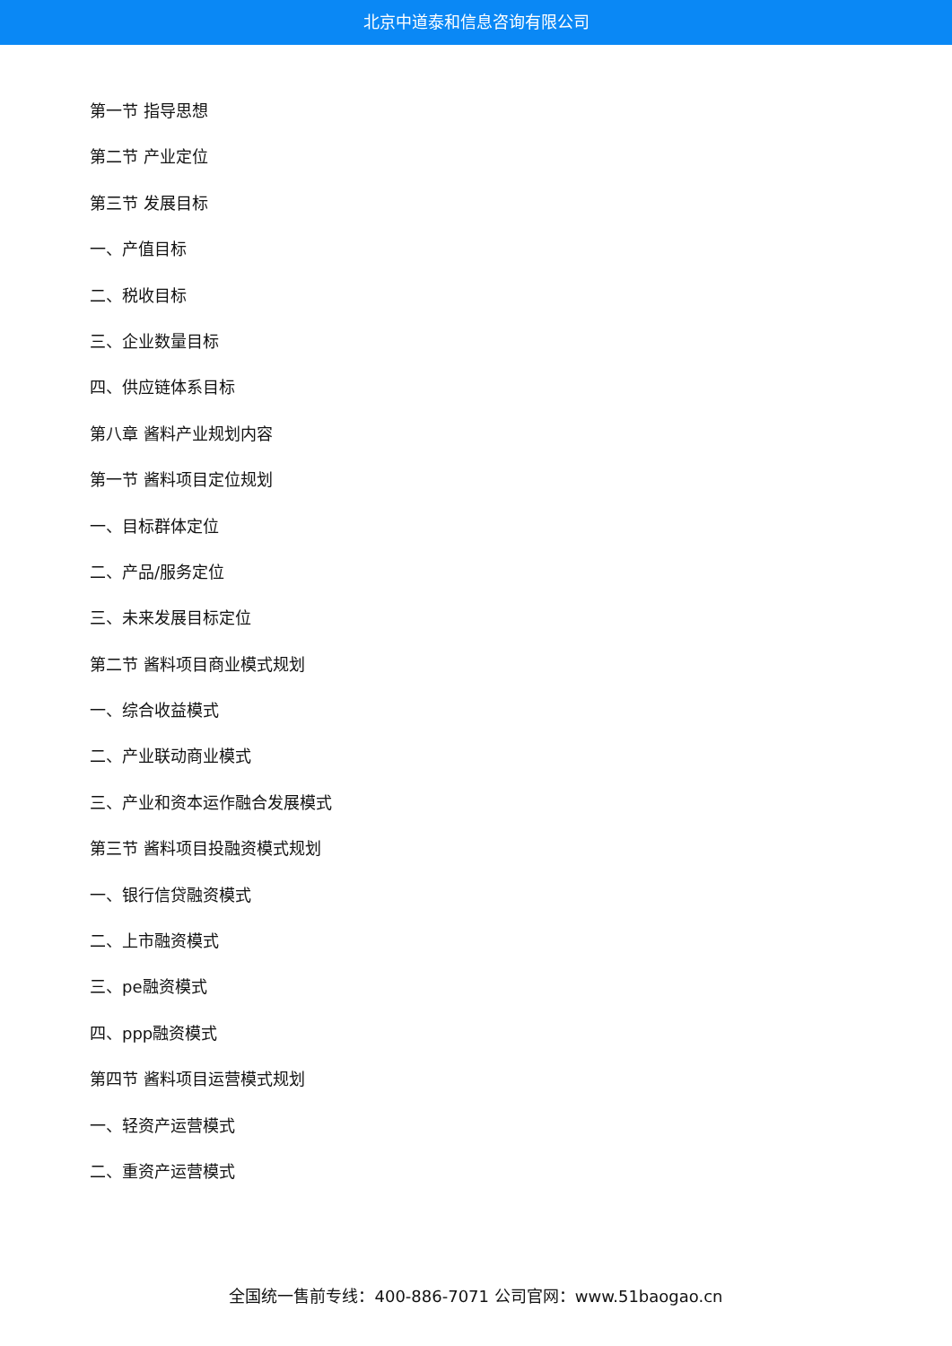北京中道泰和信息咨询有限公司
第一节 指导思想
第二节 产业定位
第三节 发展目标
一、产值目标
二、税收目标
三、企业数量目标
四、供应链体系目标
第八章 酱料产业规划内容
第一节 酱料项目定位规划
一、目标群体定位
二、产品/服务定位
三、未来发展目标定位
第二节 酱料项目商业模式规划
一、综合收益模式
二、产业联动商业模式
三、产业和资本运作融合发展模式
第三节 酱料项目投融资模式规划
一、银行信贷融资模式
二、上市融资模式
三、pe融资模式
四、ppp融资模式
第四节 酱料项目运营模式规划
一、轻资产运营模式
二、重资产运营模式
全国统一售前专线：400-886-7071 公司官网：www.51baogao.cn